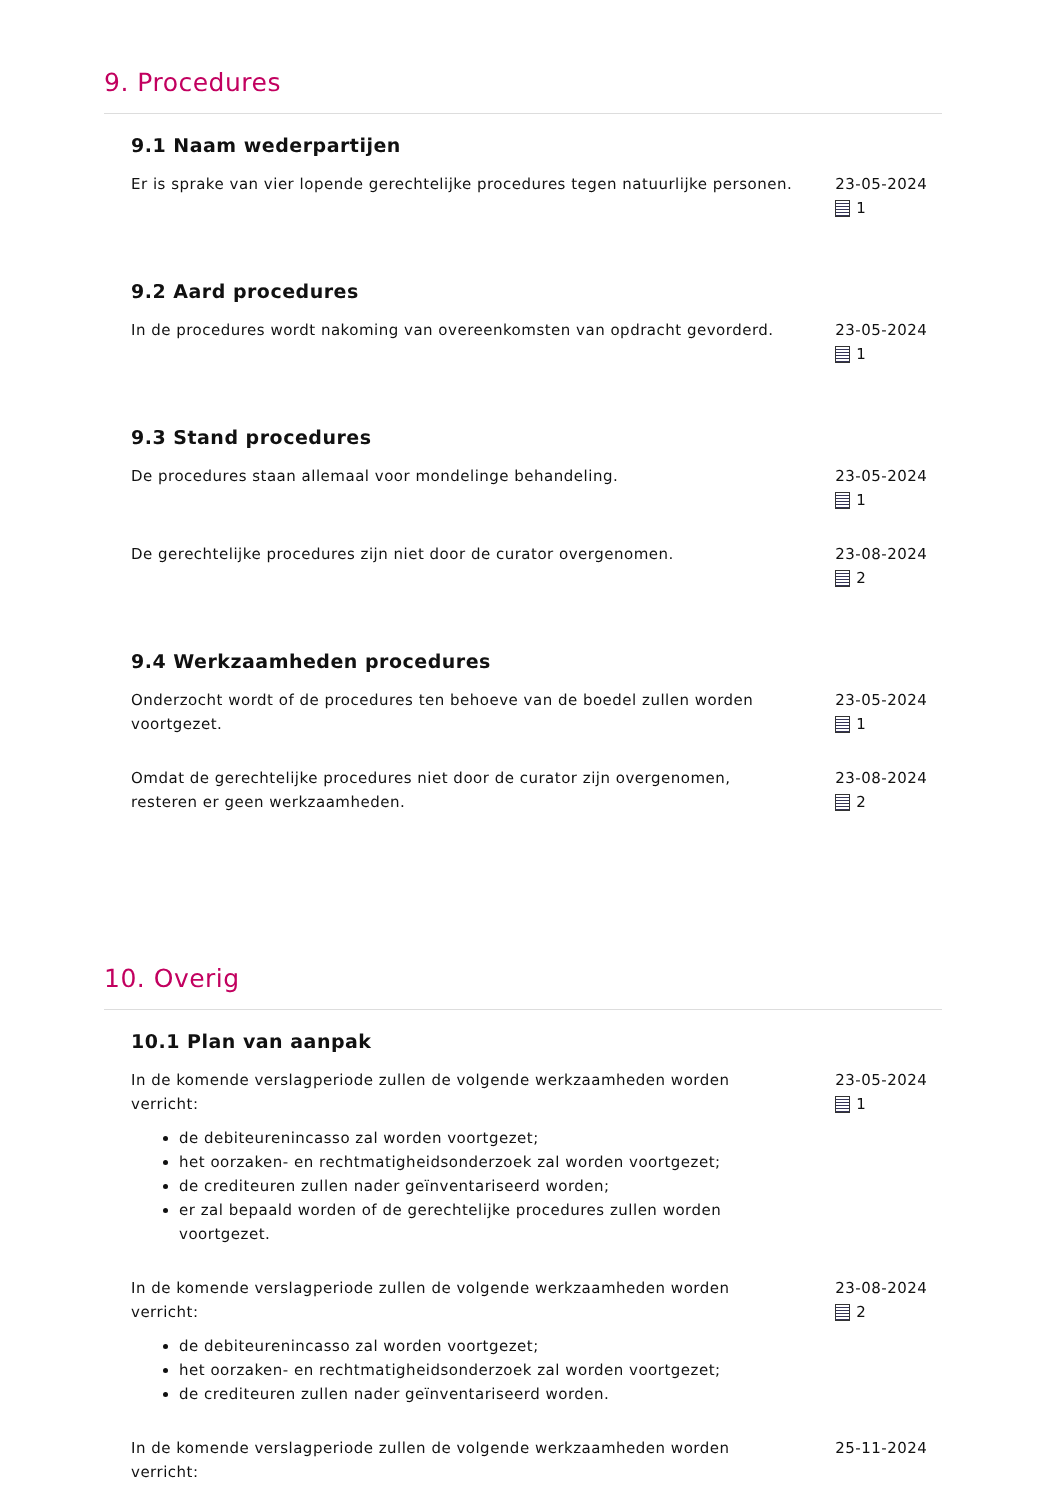9. Procedures
9.1 Naam wederpartijen
Er is sprake van vier lopende gerechtelijke procedures tegen natuurlijke personen.
23-05-2024
1
9.2 Aard procedures
In de procedures wordt nakoming van overeenkomsten van opdracht gevorderd.
23-05-2024
1
9.3 Stand procedures
De procedures staan allemaal voor mondelinge behandeling. 23-05-2024
1
De gerechtelijke procedures zijn niet door de curator overgenomen. 23-08-2024
2
9.4 Werkzaamheden procedures
Onderzocht wordt of de procedures ten behoeve van de boedel zullen worden voortgezet.
23-05-2024
1
Omdat de gerechtelijke procedures niet door de curator zijn overgenomen, resteren er geen werkzaamheden.
23-08-2024
2
10. Overig
10.1 Plan van aanpak
In de komende verslagperiode zullen de volgende werkzaamheden worden verricht:
de debiteurenincasso zal worden voortgezet;
het oorzaken- en rechtmatigheidsonderzoek zal worden voortgezet;
de crediteuren zullen nader geïnventariseerd worden;
er zal bepaald worden of de gerechtelijke procedures zullen worden voortgezet.
23-05-2024
1
In de komende verslagperiode zullen de volgende werkzaamheden worden verricht:
de debiteurenincasso zal worden voortgezet;
het oorzaken- en rechtmatigheidsonderzoek zal worden voortgezet;
de crediteuren zullen nader geïnventariseerd worden.
23-08-2024
2
In de komende verslagperiode zullen de volgende werkzaamheden worden verricht:
25-11-2024